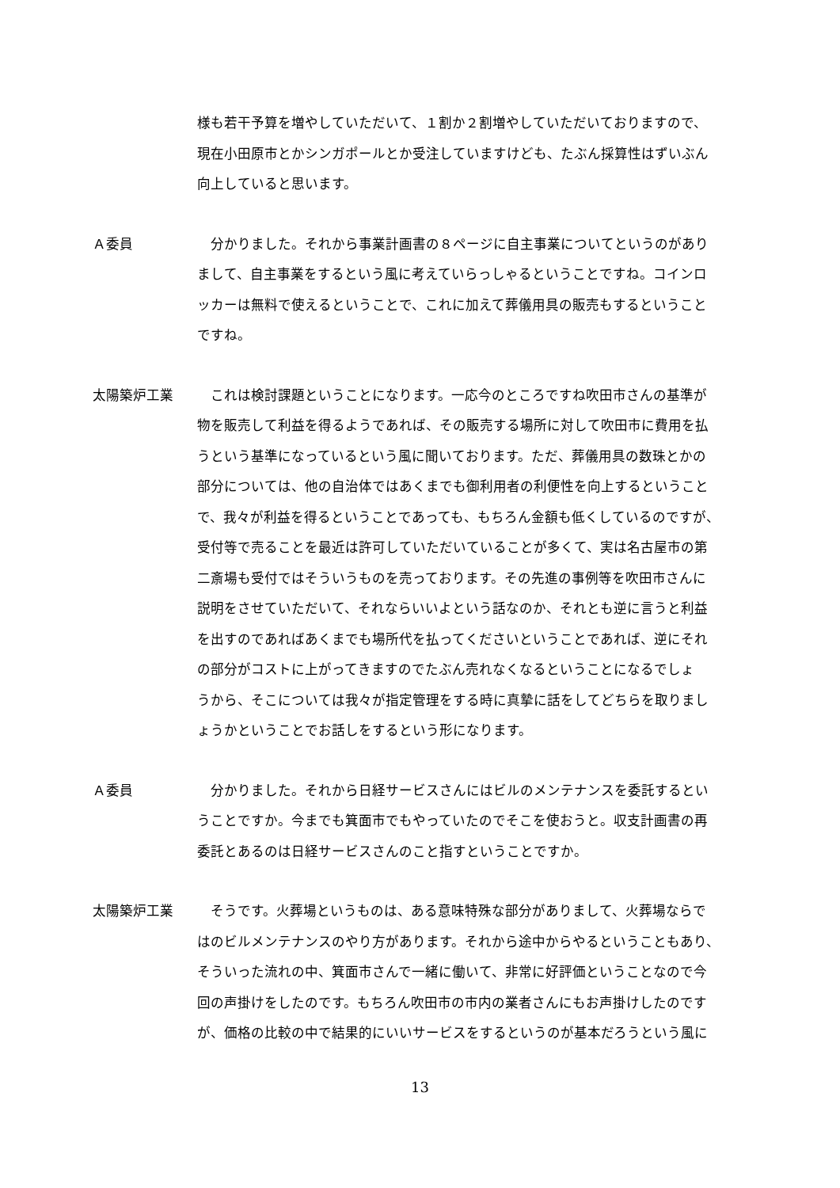様も若干予算を増やしていただいて、１割か２割増やしていただいておりますので、
現在小田原市とかシンガポールとか受注していますけども、たぶん採算性はずいぶん
向上していると思います。
Ａ委員 　分かりました。それから事業計画書の８ページに自主事業についてというのがあり
まして、自主事業をするという風に考えていらっしゃるということですね。コインロ
ッカーは無料で使えるということで、これに加えて葬儀用具の販売もするということ
ですね。
太陽築炉工業 　これは検討課題ということになります。一応今のところですね吹田市さんの基準が
物を販売して利益を得るようであれば、その販売する場所に対して吹田市に費用を払
うという基準になっているという風に聞いております。ただ、葬儀用具の数珠とかの
部分については、他の自治体ではあくまでも御利用者の利便性を向上するということ
で、我々が利益を得るということであっても、もちろん金額も低くしているのですが、
受付等で売ることを最近は許可していただいていることが多くて、実は名古屋市の第
二斎場も受付ではそういうものを売っております。その先進の事例等を吹田市さんに
説明をさせていただいて、それならいいよという話なのか、それとも逆に言うと利益
を出すのであればあくまでも場所代を払ってくださいということであれば、逆にそれ
の部分がコストに上がってきますのでたぶん売れなくなるということになるでしょ
うから、そこについては我々が指定管理をする時に真摯に話をしてどちらを取りまし
ょうかということでお話しをするという形になります。
Ａ委員 　分かりました。それから日経サービスさんにはビルのメンテナンスを委託するとい
うことですか。今までも箕面市でもやっていたのでそこを使おうと。収支計画書の再
委託とあるのは日経サービスさんのこと指すということですか。
太陽築炉工業 　そうです。火葬場というものは、ある意味特殊な部分がありまして、火葬場ならで
はのビルメンテナンスのやり方があります。それから途中からやるということもあり、
そういった流れの中、箕面市さんで一緒に働いて、非常に好評価ということなので今
回の声掛けをしたのです。もちろん吹田市の市内の業者さんにもお声掛けしたのです
が、価格の比較の中で結果的にいいサービスをするというのが基本だろうという風に
13